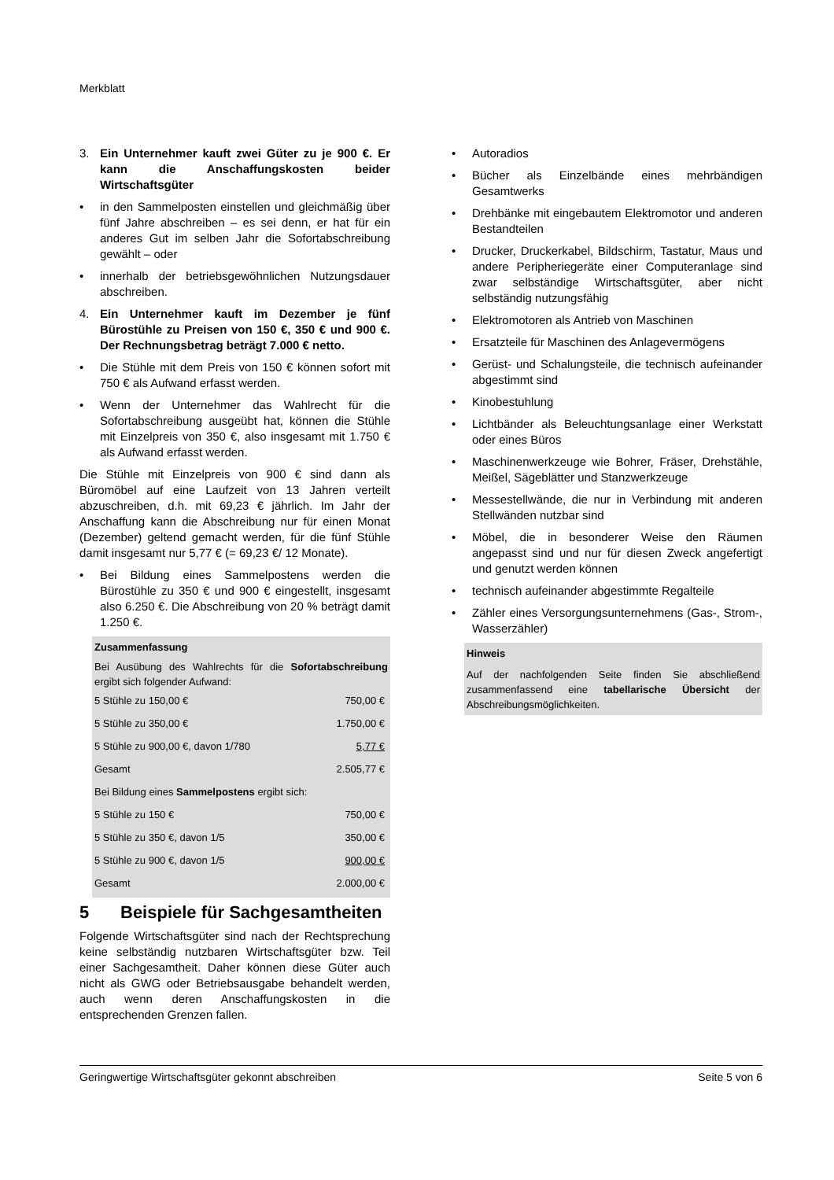Merkblatt
3. Ein Unternehmer kauft zwei Güter zu je 900 €. Er kann die Anschaffungskosten beider Wirtschaftsgüter
• in den Sammelposten einstellen und gleichmäßig über fünf Jahre abschreiben – es sei denn, er hat für ein anderes Gut im selben Jahr die Sofortabschreibung gewählt – oder
• innerhalb der betriebsgewöhnlichen Nutzungsdauer abschreiben.
4. Ein Unternehmer kauft im Dezember je fünf Bürostühle zu Preisen von 150 €, 350 € und 900 €. Der Rechnungsbetrag beträgt 7.000 € netto.
• Die Stühle mit dem Preis von 150 € können sofort mit 750 € als Aufwand erfasst werden.
• Wenn der Unternehmer das Wahlrecht für die Sofortabschreibung ausgeübt hat, können die Stühle mit Einzelpreis von 350 €, also insgesamt mit 1.750 € als Aufwand erfasst werden.
Die Stühle mit Einzelpreis von 900 € sind dann als Büromöbel auf eine Laufzeit von 13 Jahren verteilt abzuschreiben, d.h. mit 69,23 € jährlich. Im Jahr der Anschaffung kann die Abschreibung nur für einen Monat (Dezember) geltend gemacht werden, für die fünf Stühle damit insgesamt nur 5,77 € (= 69,23 €/ 12 Monate).
• Bei Bildung eines Sammelpostens werden die Bürostühle zu 350 € und 900 € eingestellt, insgesamt also 6.250 €. Die Abschreibung von 20 % beträgt damit 1.250 €.
Zusammenfassung
Bei Ausübung des Wahlrechts für die Sofortabschreibung ergibt sich folgender Aufwand:
| 5 Stühle zu 150,00 € | 750,00 € |
| 5 Stühle zu 350,00 € | 1.750,00 € |
| 5 Stühle zu 900,00 €, davon 1/780 | 5,77 € |
| Gesamt | 2.505,77 € |
| Bei Bildung eines Sammelpostens ergibt sich: | |
| 5 Stühle zu 150 € | 750,00 € |
| 5 Stühle zu 350 €, davon 1/5 | 350,00 € |
| 5 Stühle zu 900 €, davon 1/5 | 900,00 € |
| Gesamt | 2.000,00 € |
5 Beispiele für Sachgesamtheiten
Folgende Wirtschaftsgüter sind nach der Rechtsprechung keine selbständig nutzbaren Wirtschaftsgüter bzw. Teil einer Sachgesamtheit. Daher können diese Güter auch nicht als GWG oder Betriebsausgabe behandelt werden, auch wenn deren Anschaffungskosten in die entsprechenden Grenzen fallen.
• Autoradios
• Bücher als Einzelbände eines mehrbändigen Gesamtwerks
• Drehbänke mit eingebautem Elektromotor und anderen Bestandteilen
• Drucker, Druckerkabel, Bildschirm, Tastatur, Maus und andere Peripheriegeräte einer Computeranlage sind zwar selbständige Wirtschaftsgüter, aber nicht selbständig nutzungsfähig
• Elektromotoren als Antrieb von Maschinen
• Ersatzteile für Maschinen des Anlagevermögens
• Gerüst- und Schalungsteile, die technisch aufeinander abgestimmt sind
• Kinobestuhlung
• Lichtbänder als Beleuchtungsanlage einer Werkstatt oder eines Büros
• Maschinenwerkzeuge wie Bohrer, Fräser, Drehstähle, Meißel, Sägeblätter und Stanzwerkzeuge
• Messestellwände, die nur in Verbindung mit anderen Stellwänden nutzbar sind
• Möbel, die in besonderer Weise den Räumen angepasst sind und nur für diesen Zweck angefertigt und genutzt werden können
• technisch aufeinander abgestimmte Regalteile
• Zähler eines Versorgungsunternehmens (Gas-, Strom-, Wasserzähler)
Hinweis
Auf der nachfolgenden Seite finden Sie abschließend zusammenfassend eine tabellarische Übersicht der Abschreibungsmöglichkeiten.
Geringwertige Wirtschaftsgüter gekonnt abschreiben Seite 5 von 6